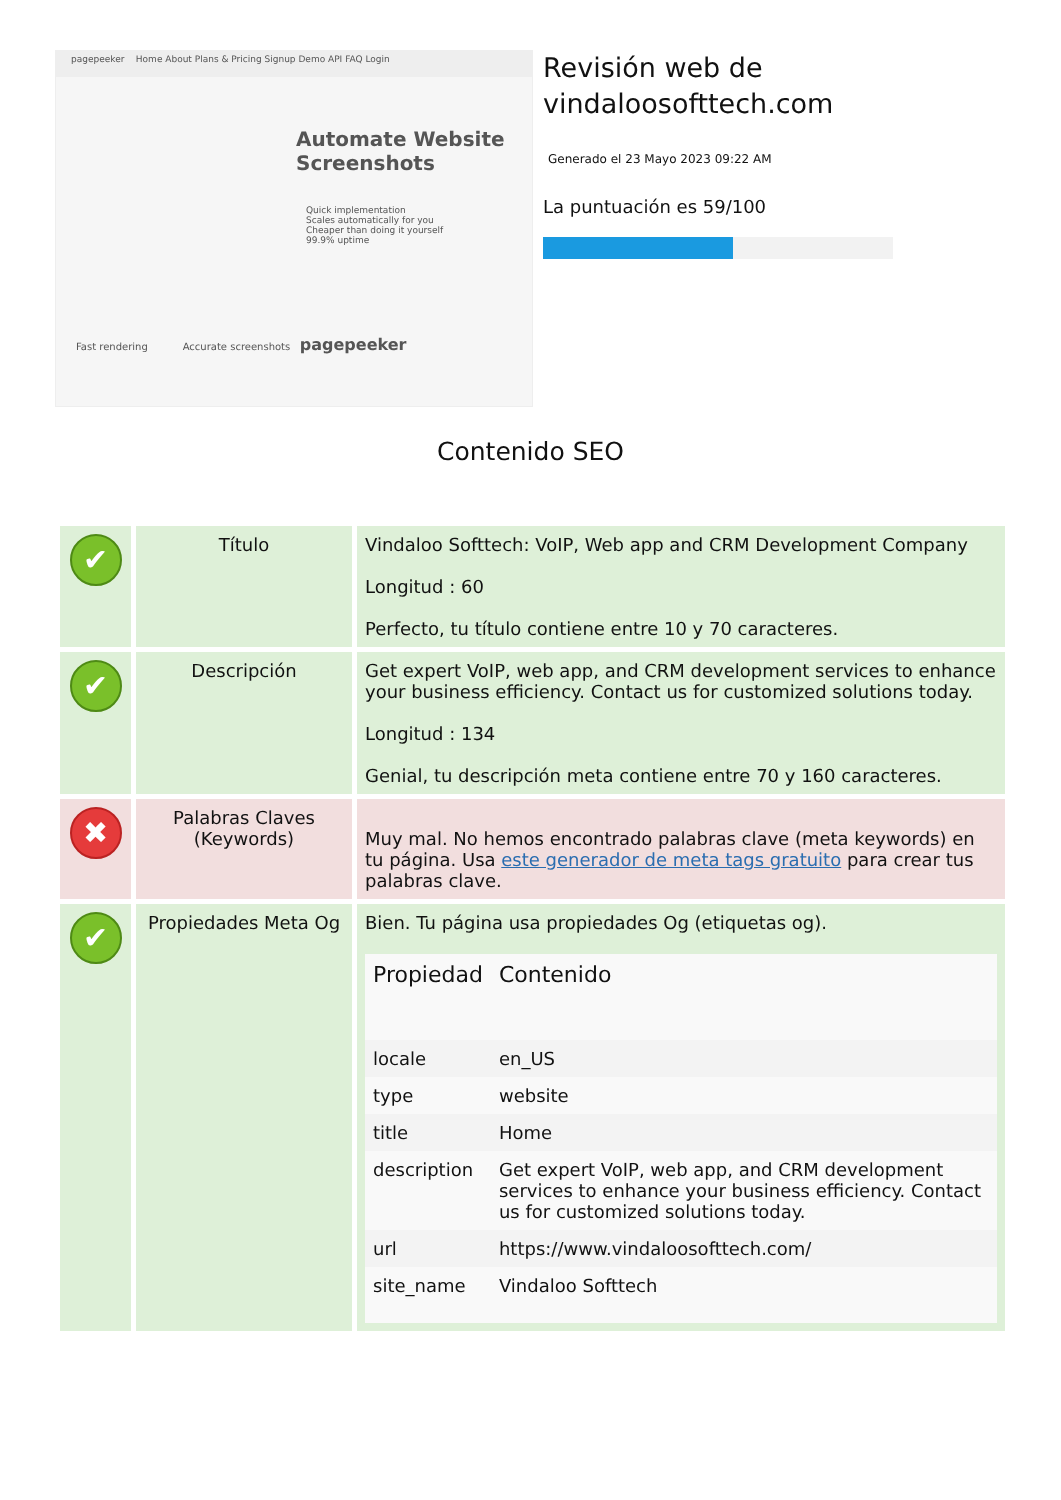pagepeeker Home About Plans & Pricing Signup Demo API FAQ Login
Automate Website Screenshots
Quick implementation
Scales automatically for you
Cheaper than doing it yourself
99.9% uptime
Fast rendering Accurate screenshots pagepeeker
Revisión web de vindaloosofttech.com
Generado el 23 Mayo 2023 09:22 AM
La puntuación es 59/100
Contenido SEO
| ✔ | Título | Vindaloo Softtech: VoIP, Web app and CRM Development Company Longitud : 60 Perfecto, tu título contiene entre 10 y 70 caracteres. |
| ✔ | Descripción | Get expert VoIP, web app, and CRM development services to enhance your business efficiency. Contact us for customized solutions today. Longitud : 134 Genial, tu descripción meta contiene entre 70 y 160 caracteres. |
| ✖ | Palabras Claves (Keywords) | Muy mal. No hemos encontrado palabras clave (meta keywords) en tu página. Usa este generador de meta tags gratuito para crear tus palabras clave. |
| ✔ | Propiedades Meta Og | Bien. Tu página usa propiedades Og (etiquetas og). / Propiedad / Contenido / / --- / --- / / locale / en_US / / type / website / / title / Home / / description / Get expert VoIP, web app, and CRM development services to enhance your business efficiency. Contact us for customized solutions today. / / url / https://www.vindaloosofttech.com/ / / site_name / Vindaloo Softtech / |